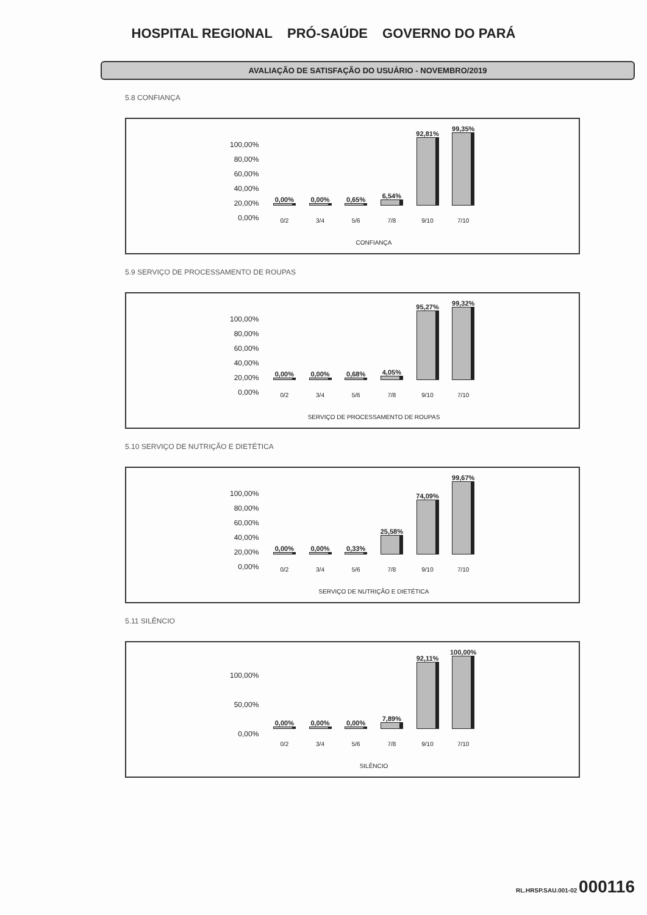HOSPITAL REGIONAL PRÓ-SAÚDE GOVERNO DO PARÁ
AVALIAÇÃO DE SATISFAÇÃO DO USUÁRIO - NOVEMBRO/2019
5.8 CONFIANÇA
100,00%
80,00%
60,00%
40,00%
20,00%
0,00%
0,00%
0,00%
0,65%
6,54%
92,81%
99,35%
0/2 3/4 5/6 7/8 9/10 7/10
CONFIANÇA
5.9 SERVIÇO DE PROCESSAMENTO DE ROUPAS
100,00%
80,00%
60,00%
40,00%
20,00%
0,00%
0,00%
0,00%
0,68%
4,05%
95,27%
99,32%
0/2 3/4 5/6 7/8 9/10 7/10
SERVIÇO DE PROCESSAMENTO DE ROUPAS
5.10 SERVIÇO DE NUTRIÇÃO E DIETÉTICA
100,00%
80,00%
60,00%
40,00%
20,00%
0,00%
0,00%
0,00%
0,33%
25,58%
74,09%
99,67%
0/2 3/4 5/6 7/8 9/10 7/10
SERVIÇO DE NUTRIÇÃO E DIETÉTICA
5.11 SILÊNCIO
100,00%
50,00%
0,00%
0,00%
0,00%
0,00%
7,89%
92,11%
100,00%
0/2 3/4 5/6 7/8 9/10 7/10
SILÊNCIO
RL.HRSP.SAU.001-02 000116